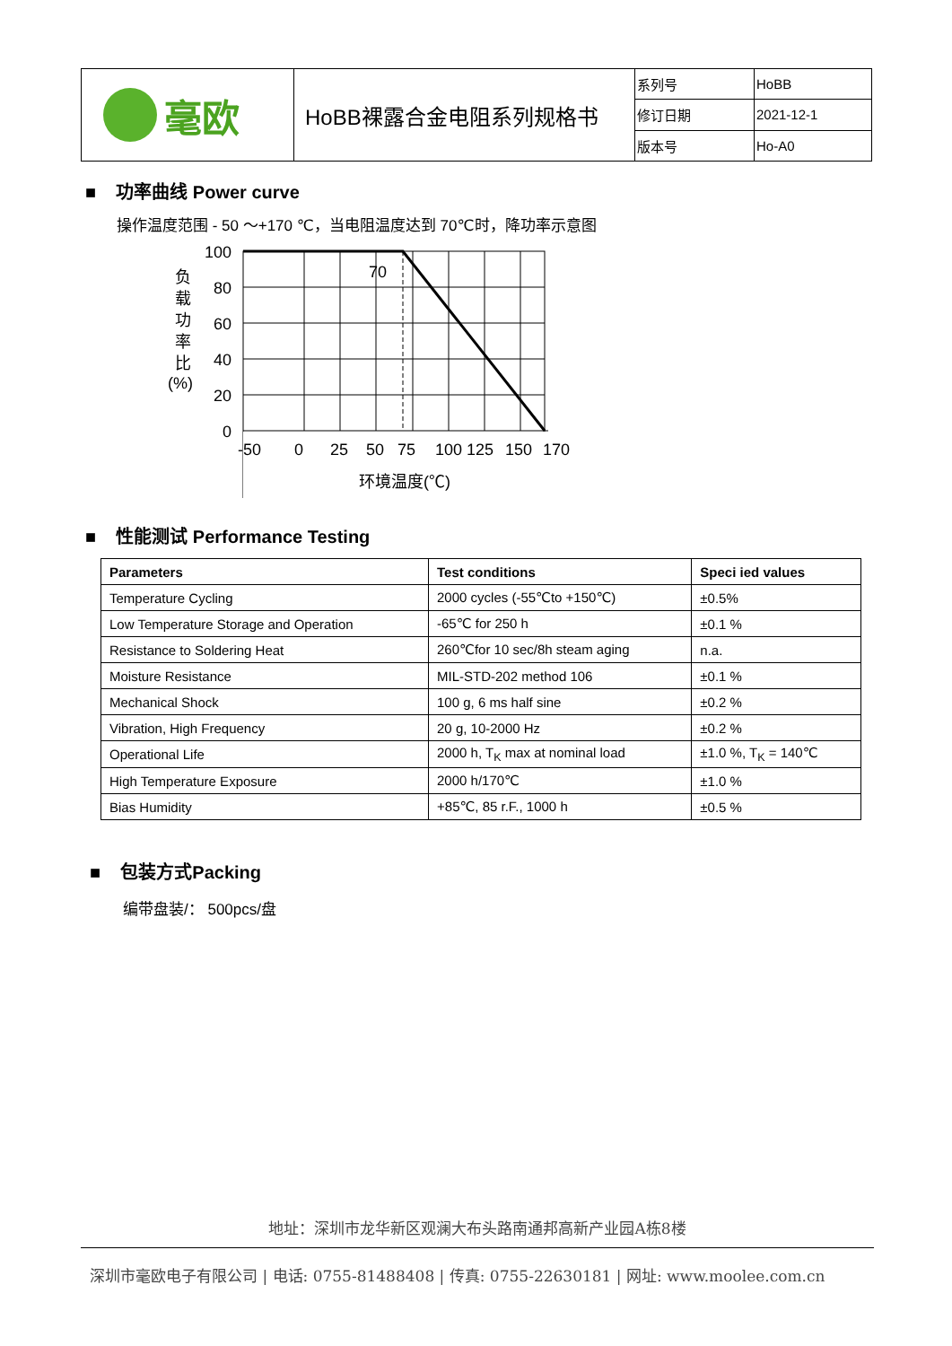| 毫欧 | HoBB裸露合金电阻系列规格书 | 系列号 | HoBB |
| | | 修订日期 | 2021-12-1 |
| | | 版本号 | Ho-A0 |
■ 功率曲线 Power curve
操作温度范围 - 50 ～+170 ℃，当电阻温度达到 70℃时，降功率示意图
100
80
60
40
20
0
70
负
载
功
率
比
(%)
-50
0
25
50
75
100 125
150
170
环境温度(℃)
■ 性能测试 Performance Testing
| Parameters | Test conditions | Speci ied values |
| --- | --- | --- |
| Temperature Cycling | 2000 cycles (-55℃to +150℃) | ±0.5% |
| Low Temperature Storage and Operation | -65℃ for 250 h | ±0.1 % |
| Resistance to Soldering Heat | 260℃for 10 sec/8h steam aging | n.a. |
| Moisture Resistance | MIL-STD-202 method 106 | ±0.1 % |
| Mechanical Shock | 100 g, 6 ms half sine | ±0.2 % |
| Vibration, High Frequency | 20 g, 10-2000 Hz | ±0.2 % |
| Operational Life | 2000 h, T<sub>K</sub> max at nominal load | ±1.0 %, T<sub>K</sub> = 140℃ |
| High Temperature Exposure | 2000 h/170℃ | ±1.0 % |
| Bias Humidity | +85℃, 85 r.F., 1000 h | ±0.5 % |
■ 包装方式Packing
编带盘装/： 500pcs/盘
地址：深圳市龙华新区观澜大布头路南通邦高新产业园A栋8楼
深圳市毫欧电子有限公司 | 电话: 0755-81488408 | 传真: 0755-22630181 | 网址: www.moolee.com.cn